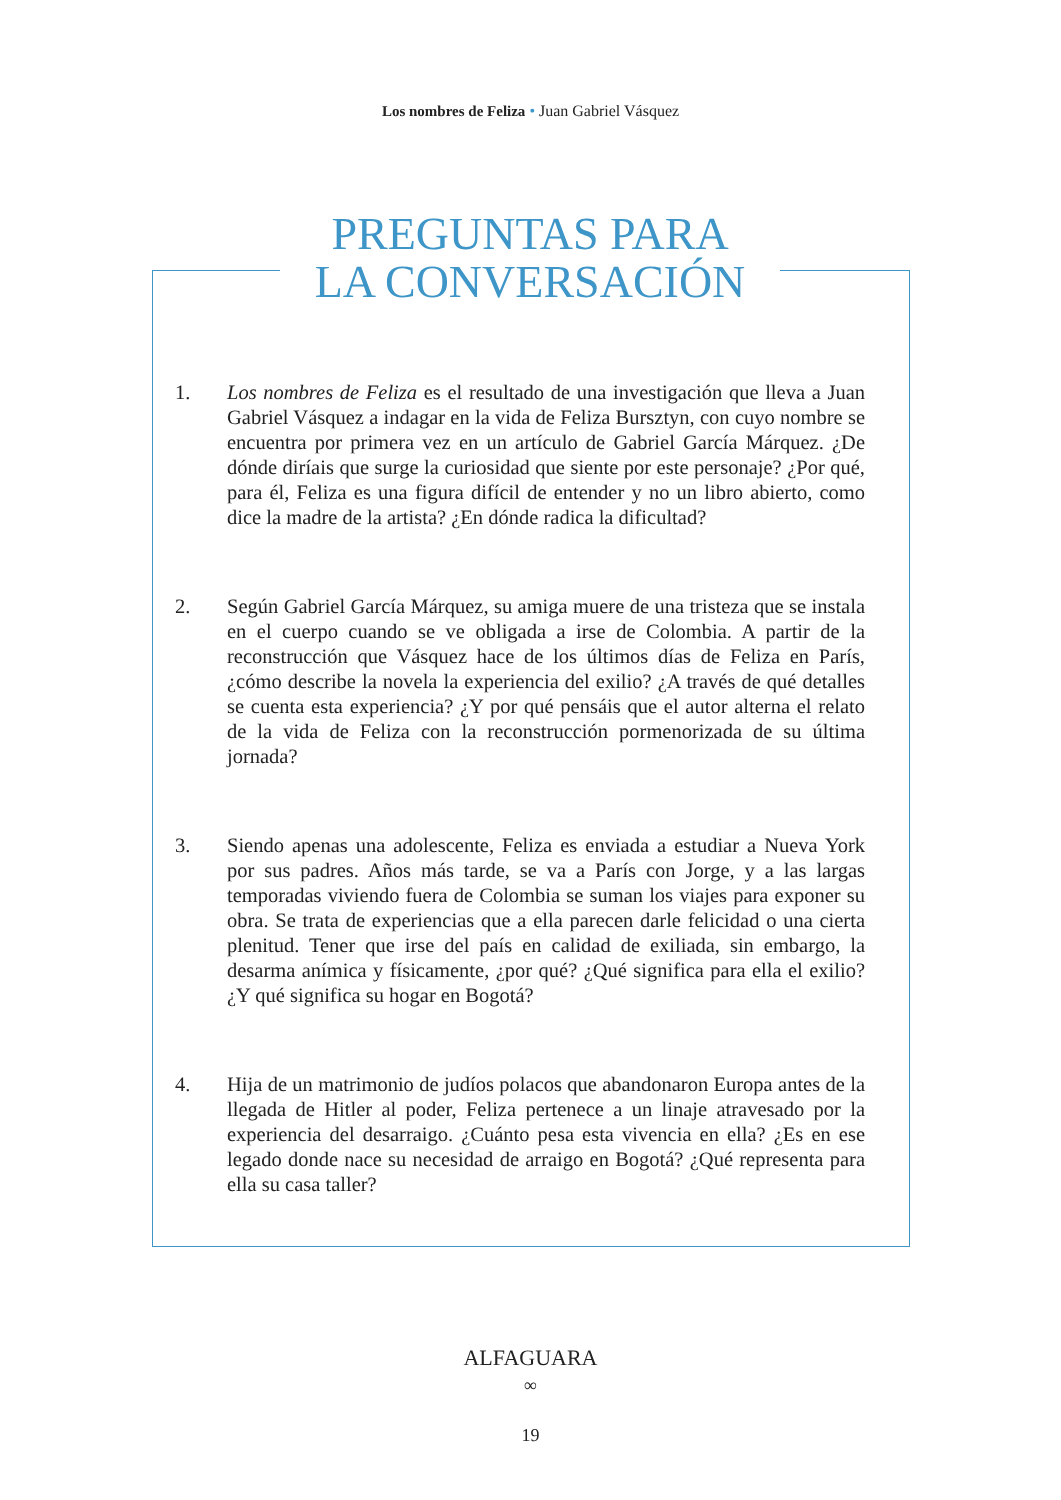Los nombres de Feliza • Juan Gabriel Vásquez
PREGUNTAS PARA
LA CONVERSACIÓN
1. Los nombres de Feliza es el resultado de una investigación que lleva a Juan Gabriel Vásquez a indagar en la vida de Feliza Bursztyn, con cuyo nombre se encuentra por primera vez en un artículo de Gabriel García Márquez. ¿De dónde diríais que surge la curiosidad que siente por este personaje? ¿Por qué, para él, Feliza es una figura difícil de entender y no un libro abierto, como dice la madre de la artista? ¿En dónde radica la dificultad?
2. Según Gabriel García Márquez, su amiga muere de una tristeza que se instala en el cuerpo cuando se ve obligada a irse de Colombia. A partir de la reconstrucción que Vásquez hace de los últimos días de Feliza en París, ¿cómo describe la novela la experiencia del exilio? ¿A través de qué detalles se cuenta esta experiencia? ¿Y por qué pensáis que el autor alterna el relato de la vida de Feliza con la reconstrucción pormenorizada de su última jornada?
3. Siendo apenas una adolescente, Feliza es enviada a estudiar a Nueva York por sus padres. Años más tarde, se va a París con Jorge, y a las largas temporadas viviendo fuera de Colombia se suman los viajes para exponer su obra. Se trata de experiencias que a ella parecen darle felicidad o una cierta plenitud. Tener que irse del país en calidad de exiliada, sin embargo, la desarma anímica y físicamente, ¿por qué? ¿Qué significa para ella el exilio? ¿Y qué significa su hogar en Bogotá?
4. Hija de un matrimonio de judíos polacos que abandonaron Europa antes de la llegada de Hitler al poder, Feliza pertenece a un linaje atravesado por la experiencia del desarraigo. ¿Cuánto pesa esta vivencia en ella? ¿Es en ese legado donde nace su necesidad de arraigo en Bogotá? ¿Qué representa para ella su casa taller?
ALFAGUARA
∞
19